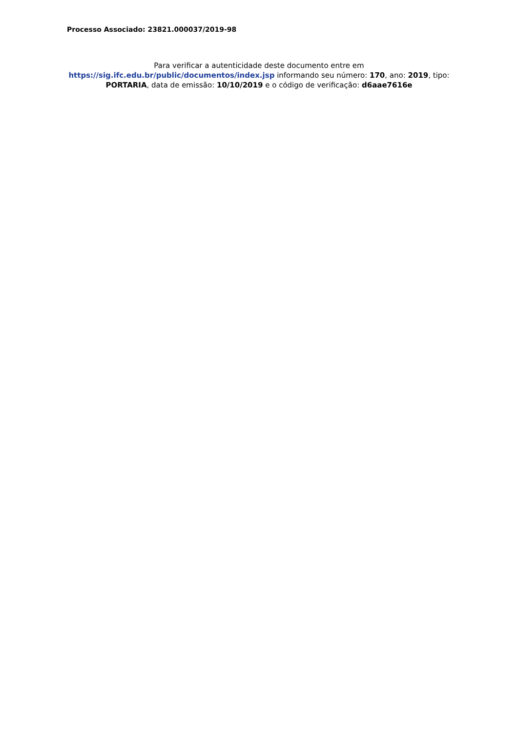Processo Associado: 23821.000037/2019-98
Para verificar a autenticidade deste documento entre em
https://sig.ifc.edu.br/public/documentos/index.jsp informando seu número: 170, ano: 2019, tipo: PORTARIA, data de emissão: 10/10/2019 e o código de verificação: d6aae7616e